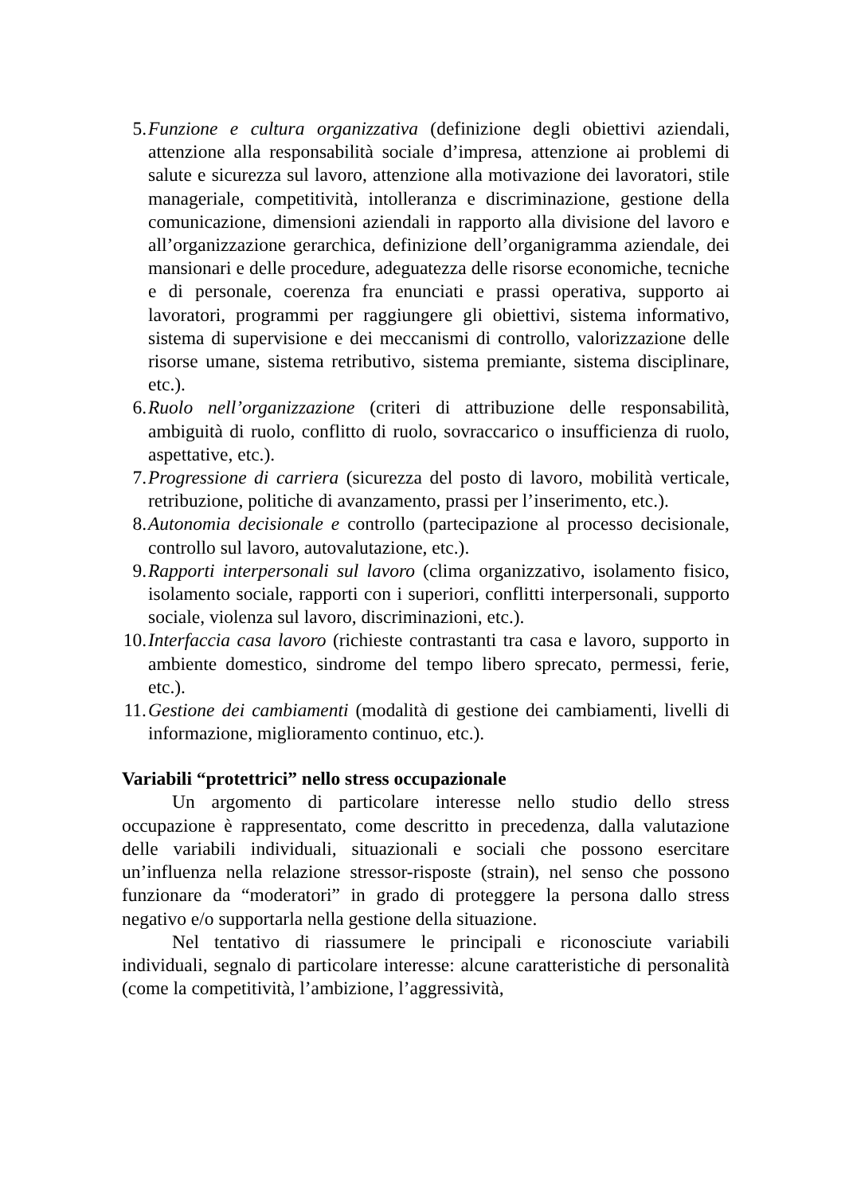5. Funzione e cultura organizzativa (definizione degli obiettivi aziendali, attenzione alla responsabilità sociale d’impresa, attenzione ai problemi di salute e sicurezza sul lavoro, attenzione alla motivazione dei lavoratori, stile manageriale, competitività, intolleranza e discriminazione, gestione della comunicazione, dimensioni aziendali in rapporto alla divisione del lavoro e all’organizzazione gerarchica, definizione dell’organigramma aziendale, dei mansionari e delle procedure, adeguatezza delle risorse economiche, tecniche e di personale, coerenza fra enunciati e prassi operativa, supporto ai lavoratori, programmi per raggiungere gli obiettivi, sistema informativo, sistema di supervisione e dei meccanismi di controllo, valorizzazione delle risorse umane, sistema retributivo, sistema premiante, sistema disciplinare, etc.).
6. Ruolo nell’organizzazione (criteri di attribuzione delle responsabilità, ambiguità di ruolo, conflitto di ruolo, sovraccarico o insufficienza di ruolo, aspettative, etc.).
7. Progressione di carriera (sicurezza del posto di lavoro, mobilità verticale, retribuzione, politiche di avanzamento, prassi per l’inserimento, etc.).
8. Autonomia decisionale e controllo (partecipazione al processo decisionale, controllo sul lavoro, autovalutazione, etc.).
9. Rapporti interpersonali sul lavoro (clima organizzativo, isolamento fisico, isolamento sociale, rapporti con i superiori, conflitti interpersonali, supporto sociale, violenza sul lavoro, discriminazioni, etc.).
10. Interfaccia casa lavoro (richieste contrastanti tra casa e lavoro, supporto in ambiente domestico, sindrome del tempo libero sprecato, permessi, ferie, etc.).
11. Gestione dei cambiamenti (modalità di gestione dei cambiamenti, livelli di informazione, miglioramento continuo, etc.).
Variabili “protettrici” nello stress occupazionale
Un argomento di particolare interesse nello studio dello stress occupazione è rappresentato, come descritto in precedenza, dalla valutazione delle variabili individuali, situazionali e sociali che possono esercitare un’influenza nella relazione stressor-risposte (strain), nel senso che possono funzionare da “moderatori” in grado di proteggere la persona dallo stress negativo e/o supportarla nella gestione della situazione.
Nel tentativo di riassumere le principali e riconosciute variabili individuali, segnalo di particolare interesse: alcune caratteristiche di personalità (come la competitività, l’ambizione, l’aggressività,